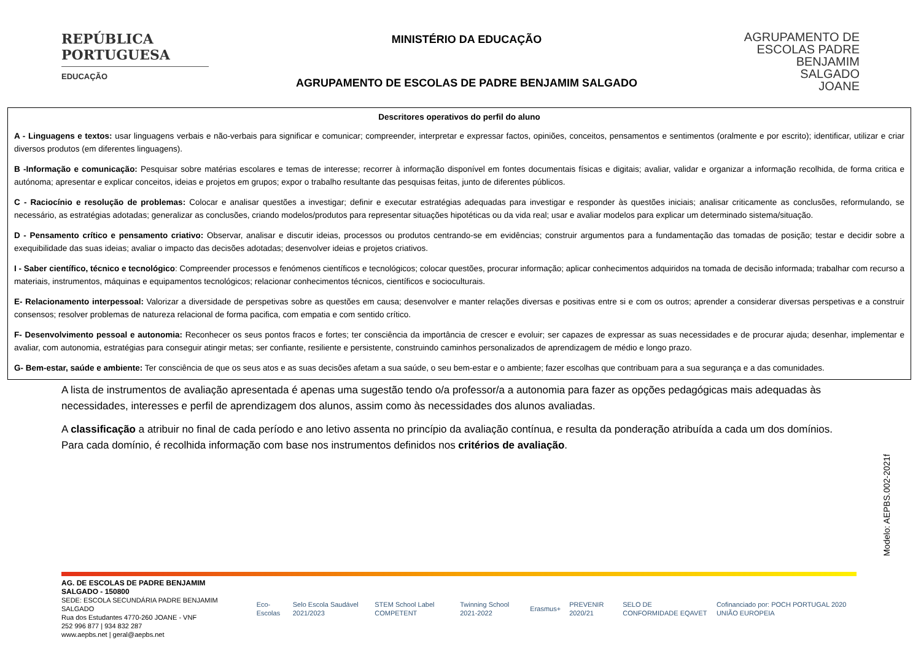REPÚBLICA
PORTUGUESA
EDUCAÇÃO
MINISTÉRIO DA EDUCAÇÃO
AGRUPAMENTO DE ESCOLAS DE PADRE BENJAMIM SALGADO
AGRUPAMENTO DE
ESCOLAS PADRE
BENJAMIM
SALGADO
JOANE
Descritores operativos do perfil do aluno
A - Linguagens e textos: usar linguagens verbais e não-verbais para significar e comunicar; compreender, interpretar e expressar factos, opiniões, conceitos, pensamentos e sentimentos (oralmente e por escrito); identificar, utilizar e criar diversos produtos (em diferentes linguagens).
B -Informação e comunicação: Pesquisar sobre matérias escolares e temas de interesse; recorrer à informação disponível em fontes documentais físicas e digitais; avaliar, validar e organizar a informação recolhida, de forma critica e autónoma; apresentar e explicar conceitos, ideias e projetos em grupos; expor o trabalho resultante das pesquisas feitas, junto de diferentes públicos.
C - Raciocínio e resolução de problemas: Colocar e analisar questões a investigar; definir e executar estratégias adequadas para investigar e responder às questões iniciais; analisar criticamente as conclusões, reformulando, se necessário, as estratégias adotadas; generalizar as conclusões, criando modelos/produtos para representar situações hipotéticas ou da vida real; usar e avaliar modelos para explicar um determinado sistema/situação.
D - Pensamento crítico e pensamento criativo: Observar, analisar e discutir ideias, processos ou produtos centrando-se em evidências; construir argumentos para a fundamentação das tomadas de posição; testar e decidir sobre a exequibilidade das suas ideias; avaliar o impacto das decisões adotadas; desenvolver ideias e projetos criativos.
I - Saber científico, técnico e tecnológico: Compreender processos e fenómenos científicos e tecnológicos; colocar questões, procurar informação; aplicar conhecimentos adquiridos na tomada de decisão informada; trabalhar com recurso a materiais, instrumentos, máquinas e equipamentos tecnológicos; relacionar conhecimentos técnicos, científicos e socioculturais.
E- Relacionamento interpessoal: Valorizar a diversidade de perspetivas sobre as questões em causa; desenvolver e manter relações diversas e positivas entre si e com os outros; aprender a considerar diversas perspetivas e a construir consensos; resolver problemas de natureza relacional de forma pacifica, com empatia e com sentido crítico.
F- Desenvolvimento pessoal e autonomia: Reconhecer os seus pontos fracos e fortes; ter consciência da importância de crescer e evoluir; ser capazes de expressar as suas necessidades e de procurar ajuda; desenhar, implementar e avaliar, com autonomia, estratégias para conseguir atingir metas; ser confiante, resiliente e persistente, construindo caminhos personalizados de aprendizagem de médio e longo prazo.
G- Bem-estar, saúde e ambiente: Ter consciência de que os seus atos e as suas decisões afetam a sua saúde, o seu bem-estar e o ambiente; fazer escolhas que contribuam para a sua segurança e a das comunidades.
A lista de instrumentos de avaliação apresentada é apenas uma sugestão tendo o/a professor/a a autonomia para fazer as opções pedagógicas mais adequadas às necessidades, interesses e perfil de aprendizagem dos alunos, assim como às necessidades dos alunos avaliadas.
A classificação a atribuir no final de cada período e ano letivo assenta no princípio da avaliação contínua, e resulta da ponderação atribuída a cada um dos domínios. Para cada domínio, é recolhida informação com base nos instrumentos definidos nos critérios de avaliação.
Modelo: AEPBS.002-2021f
AG. DE ESCOLAS DE PADRE BENJAMIM SALGADO - 150800
SEDE: ESCOLA SECUNDÁRIA PADRE BENJAMIM SALGADO
Rua dos Estudantes 4770-260 JOANE - VNF
252 996 877 | 934 832 287
www.aepbs.net | geral@aepbs.net
Eco-Escolas Selo Escola Saudável 2021/2023 STEM School Label COMPETENT Twinning School 2021-2022 Erasmus+ PREVENIR 2020/21 SELO DE CONFORMIDADE EQAVET Cofinanciado por: POCH PORTUGAL 2020 UNIÃO EUROPEIA